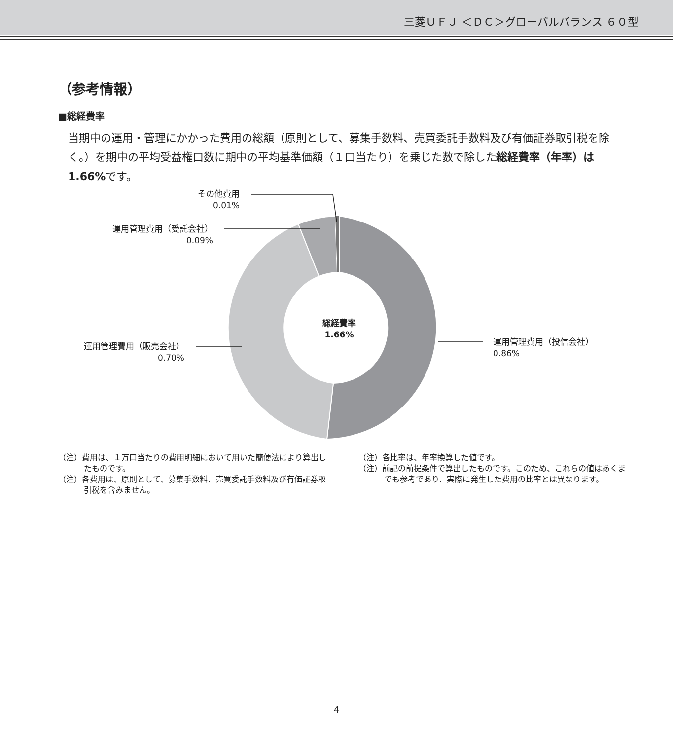三菱ＵＦＪ ＜ＤＣ＞グローバルバランス ６０型
（参考情報）
■総経費率
当期中の運用・管理にかかった費用の総額（原則として、募集手数料、売買委託手数料及び有価証券取引税を除く。）を期中の平均受益権口数に期中の平均基準価額（１口当たり）を乗じた数で除した総経費率（年率）は1.66% です。
その他費用
0.01%
運用管理費用（受託会社）
0.09%
運用管理費用（販売会社）
0.70%
運用管理費用（投信会社）
0.86%
総経費率
1.66%
（注）費用は、１万口当たりの費用明細において用いた簡便法により算出したものです。
（注）各費用は、原則として、募集手数料、売買委託手数料及び有価証券取引税を含みません。
（注）各比率は、年率換算した値です。
（注）前記の前提条件で算出したものです。このため、これらの値はあくまでも参考であり、実際に発生した費用の比率とは異なります。
4